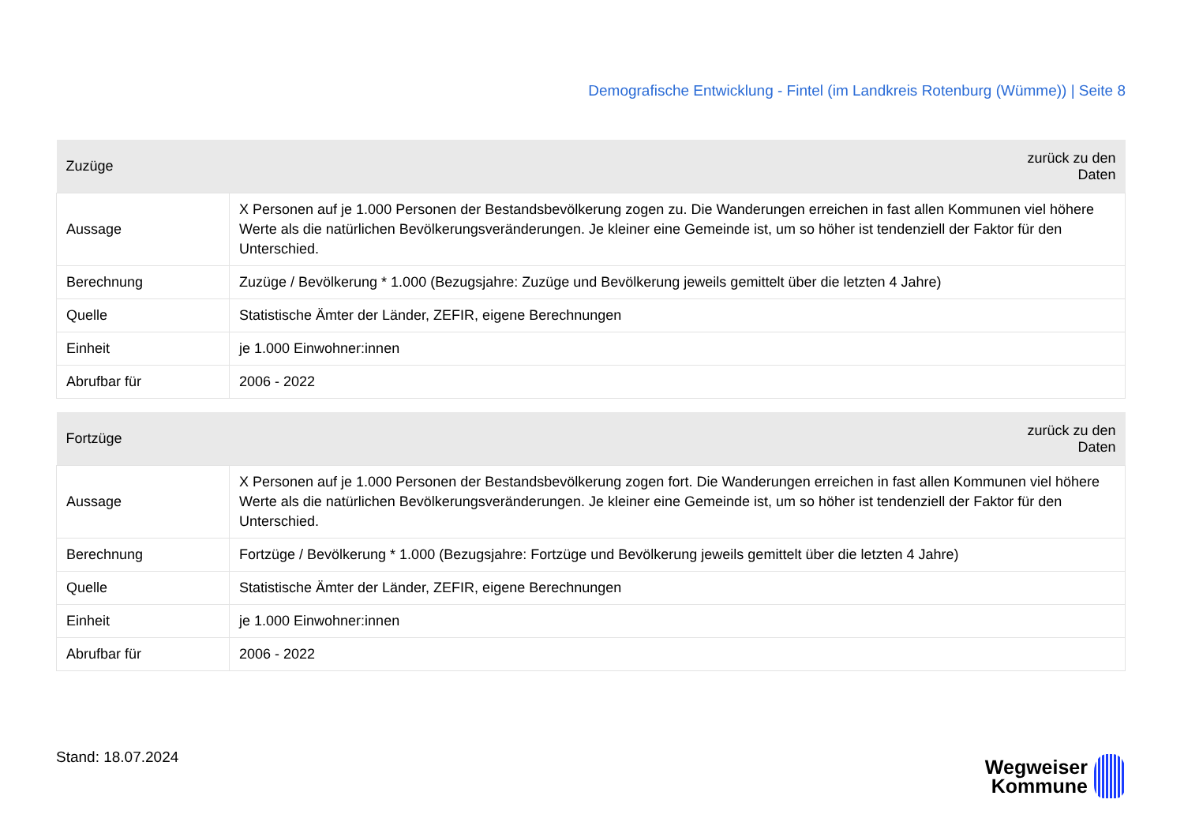Demografische Entwicklung - Fintel (im Landkreis Rotenburg (Wümme)) | Seite 8
| Zuzüge | zurück zu den Daten |
| --- | --- |
| Aussage | X Personen auf je 1.000 Personen der Bestandsbevölkerung zogen zu. Die Wanderungen erreichen in fast allen Kommunen viel höhere Werte als die natürlichen Bevölkerungsveränderungen. Je kleiner eine Gemeinde ist, um so höher ist tendenziell der Faktor für den Unterschied. |
| Berechnung | Zuzüge / Bevölkerung * 1.000 (Bezugsjahre: Zuzüge und Bevölkerung jeweils gemittelt über die letzten 4 Jahre) |
| Quelle | Statistische Ämter der Länder, ZEFIR, eigene Berechnungen |
| Einheit | je 1.000 Einwohner:innen |
| Abrufbar für | 2006 - 2022 |
| Fortzüge | zurück zu den Daten |
| --- | --- |
| Aussage | X Personen auf je 1.000 Personen der Bestandsbevölkerung zogen fort. Die Wanderungen erreichen in fast allen Kommunen viel höhere Werte als die natürlichen Bevölkerungsveränderungen. Je kleiner eine Gemeinde ist, um so höher ist tendenziell der Faktor für den Unterschied. |
| Berechnung | Fortzüge / Bevölkerung * 1.000 (Bezugsjahre: Fortzüge und Bevölkerung jeweils gemittelt über die letzten 4 Jahre) |
| Quelle | Statistische Ämter der Länder, ZEFIR, eigene Berechnungen |
| Einheit | je 1.000 Einwohner:innen |
| Abrufbar für | 2006 - 2022 |
Stand: 18.07.2024
Wegweiser
Kommune